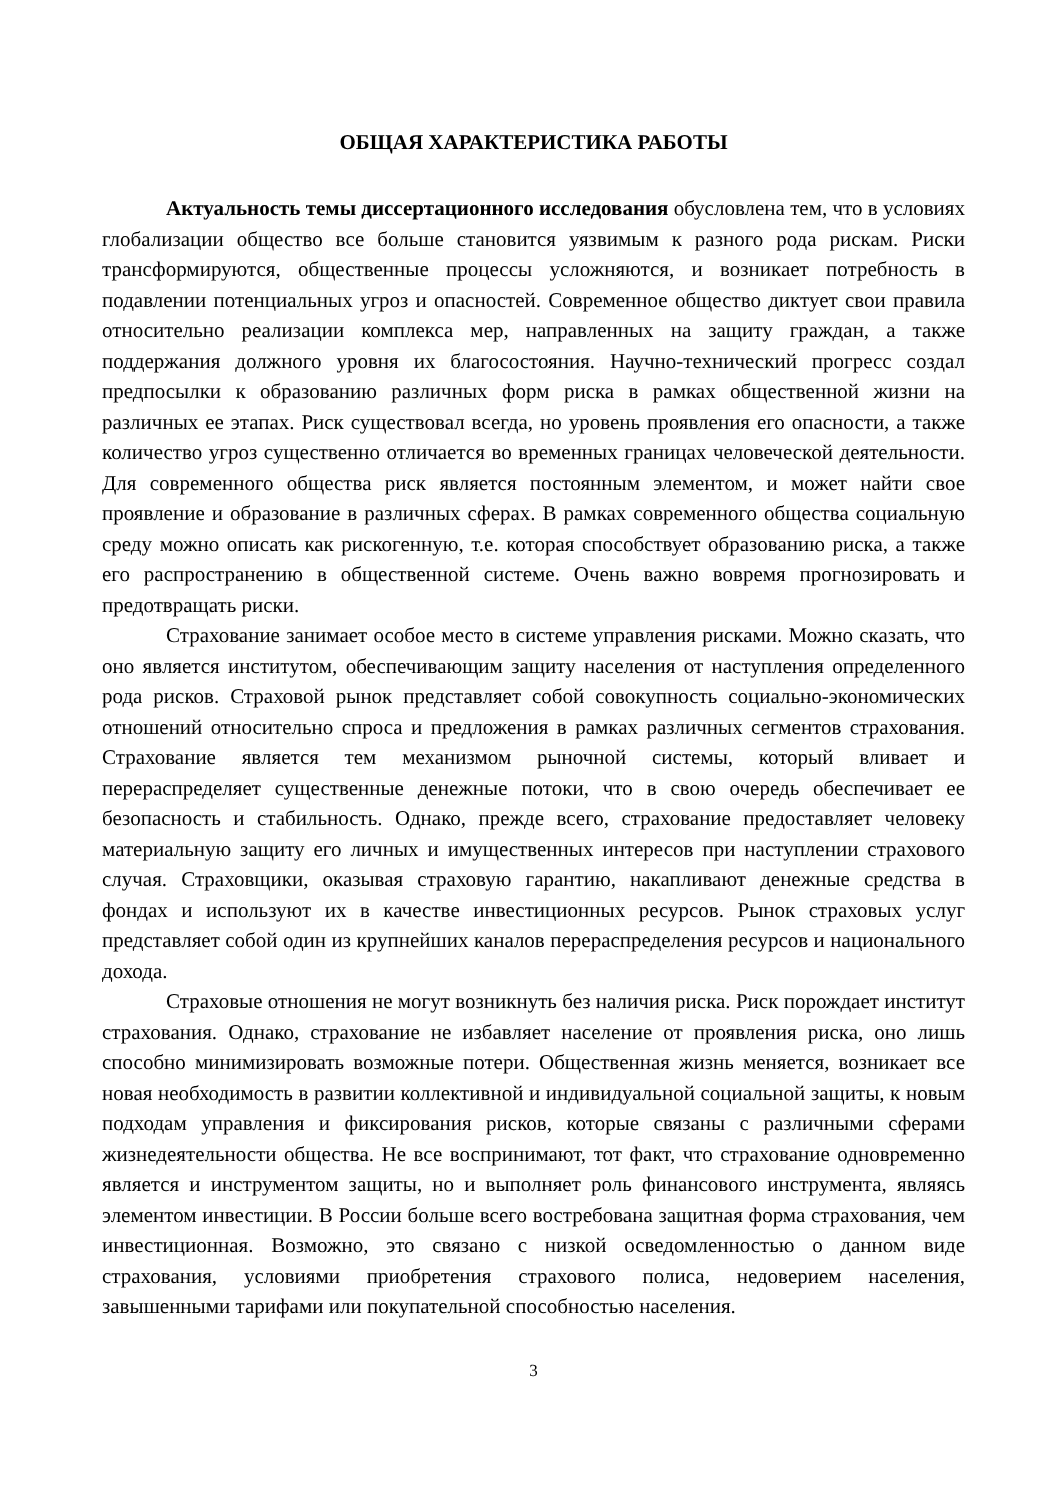ОБЩАЯ ХАРАКТЕРИСТИКА РАБОТЫ
Актуальность темы диссертационного исследования обусловлена тем, что в условиях глобализации общество все больше становится уязвимым к разного рода рискам. Риски трансформируются, общественные процессы усложняются, и возникает потребность в подавлении потенциальных угроз и опасностей. Современное общество диктует свои правила относительно реализации комплекса мер, направленных на защиту граждан, а также поддержания должного уровня их благосостояния. Научно-технический прогресс создал предпосылки к образованию различных форм риска в рамках общественной жизни на различных ее этапах. Риск существовал всегда, но уровень проявления его опасности, а также количество угроз существенно отличается во временных границах человеческой деятельности. Для современного общества риск является постоянным элементом, и может найти свое проявление и образование в различных сферах. В рамках современного общества социальную среду можно описать как рискогенную, т.е. которая способствует образованию риска, а также его распространению в общественной системе. Очень важно вовремя прогнозировать и предотвращать риски.
Страхование занимает особое место в системе управления рисками. Можно сказать, что оно является институтом, обеспечивающим защиту населения от наступления определенного рода рисков. Страховой рынок представляет собой совокупность социально-экономических отношений относительно спроса и предложения в рамках различных сегментов страхования. Страхование является тем механизмом рыночной системы, который вливает и перераспределяет существенные денежные потоки, что в свою очередь обеспечивает ее безопасность и стабильность. Однако, прежде всего, страхование предоставляет человеку материальную защиту его личных и имущественных интересов при наступлении страхового случая. Страховщики, оказывая страховую гарантию, накапливают денежные средства в фондах и используют их в качестве инвестиционных ресурсов. Рынок страховых услуг представляет собой один из крупнейших каналов перераспределения ресурсов и национального дохода.
Страховые отношения не могут возникнуть без наличия риска. Риск порождает институт страхования. Однако, страхование не избавляет население от проявления риска, оно лишь способно минимизировать возможные потери. Общественная жизнь меняется, возникает все новая необходимость в развитии коллективной и индивидуальной социальной защиты, к новым подходам управления и фиксирования рисков, которые связаны с различными сферами жизнедеятельности общества. Не все воспринимают, тот факт, что страхование одновременно является и инструментом защиты, но и выполняет роль финансового инструмента, являясь элементом инвестиции. В России больше всего востребована защитная форма страхования, чем инвестиционная. Возможно, это связано с низкой осведомленностью о данном виде страхования, условиями приобретения страхового полиса, недоверием населения, завышенными тарифами или покупательной способностью населения.
3